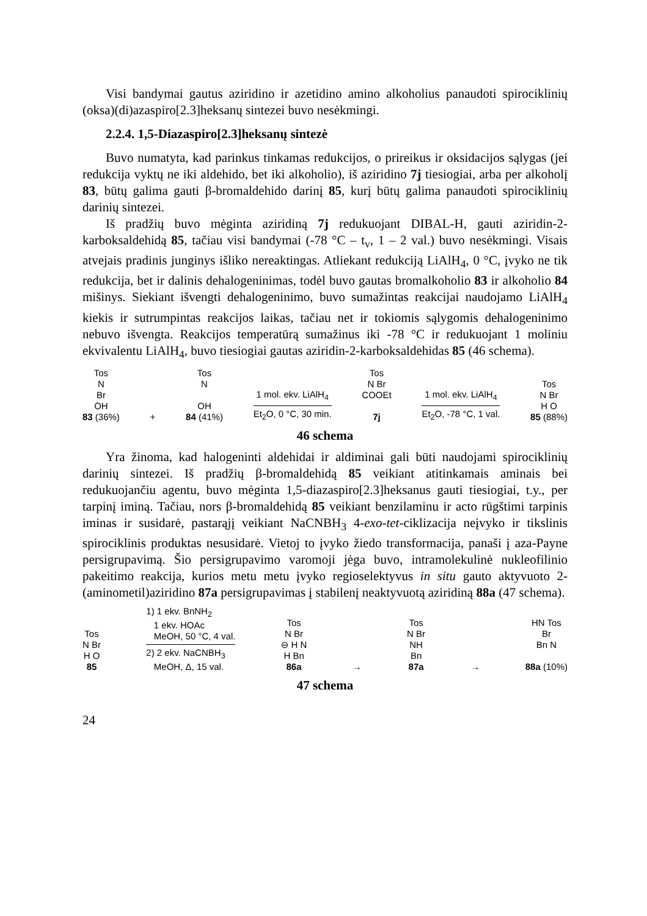Visi bandymai gautus aziridino ir azetidino amino alkoholius panaudoti spirociklinių (oksa)(di)azaspiro[2.3]heksanų sintezei buvo nesėkmingi.
2.2.4. 1,5-Diazaspiro[2.3]heksanų sintezė
Buvo numatyta, kad parinkus tinkamas redukcijos, o prireikus ir oksidacijos sąlygas (jei redukcija vyktų ne iki aldehido, bet iki alkoholio), iš aziridino 7j tiesiogiai, arba per alkoholį 83, būtų galima gauti β-bromaldehido darinį 85, kurį būtų galima panaudoti spirociklinių darinių sintezei.
Iš pradžių buvo mėginta aziridiną 7j redukuojant DIBAL-H, gauti aziridin-2-karboksaldehidą 85, tačiau visi bandymai (-78 °C – t<sub>v</sub>, 1 – 2 val.) buvo nesėkmingi. Visais atvejais pradinis junginys išliko nereaktingas. Atliekant redukciją LiAlH<sub>4</sub>, 0 °C, įvyko ne tik redukcija, bet ir dalinis dehalogeninimas, todėl buvo gautas bromalkoholio 83 ir alkoholio 84 mišinys. Siekiant išvengti dehalogeninimo, buvo sumažintas reakcijai naudojamo LiAlH<sub>4</sub> kiekis ir sutrumpintas reakcijos laikas, tačiau net ir tokiomis sąlygomis dehalogeninimo nebuvo išvengta. Reakcijos temperatūrą sumažinus iki -78 °C ir redukuojant 1 moliniu ekvivalentu LiAlH<sub>4</sub>, buvo tiesiogiai gautas aziridin-2-karboksaldehidas 85 (46 schema).
Tos
N
Br
OH
83 (36%)
+
Tos
N
OH
84 (41%)
1 mol. ekv. LiAlH<sub>4</sub>
Et<sub>2</sub>O, 0 °C, 30 min.
Tos
N Br
COOEt
7j
1 mol. ekv. LiAlH<sub>4</sub>
Et<sub>2</sub>O, -78 °C, 1 val.
Tos
N Br
H O
85 (88%)
46 schema
Yra žinoma, kad halogeninti aldehidai ir aldiminai gali būti naudojami spirociklinių darinių sintezei. Iš pradžių β-bromaldehidą 85 veikiant atitinkamais aminais bei redukuojančiu agentu, buvo mėginta 1,5-diazaspiro[2.3]heksanus gauti tiesiogiai, t.y., per tarpinį iminą. Tačiau, nors β-bromaldehidą 85 veikiant benzilaminu ir acto rūgštimi tarpinis iminas ir susidarė, pastarąjį veikiant NaCNBH<sub>3</sub> 4-exo-tet-ciklizacija neįvyko ir tikslinis spirociklinis produktas nesusidarė. Vietoj to įvyko žiedo transformacija, panaši į aza-Payne persigrupavimą. Šio persigrupavimo varomoji jėga buvo, intramolekulinė nukleofilinio pakeitimo reakcija, kurios metu metu įvyko regioselektyvus in situ gauto aktyvuoto 2-(aminometil)aziridino 87a persigrupavimas į stabilenį neaktyvuotą aziridiną 88a (47 schema).
Tos
N Br
H O
85
1) 1 ekv. BnNH<sub>2</sub>
1 ekv. HOAc
MeOH, 50 °C, 4 val.
2) 2 ekv. NaCNBH<sub>3</sub>
MeOH, Δ, 15 val.
Tos
N Br
⊖ H N
H Bn
86a
→
Tos
N Br
NH
Bn
87a
→
HN Tos
Br
Bn N
88a (10%)
47 schema
24